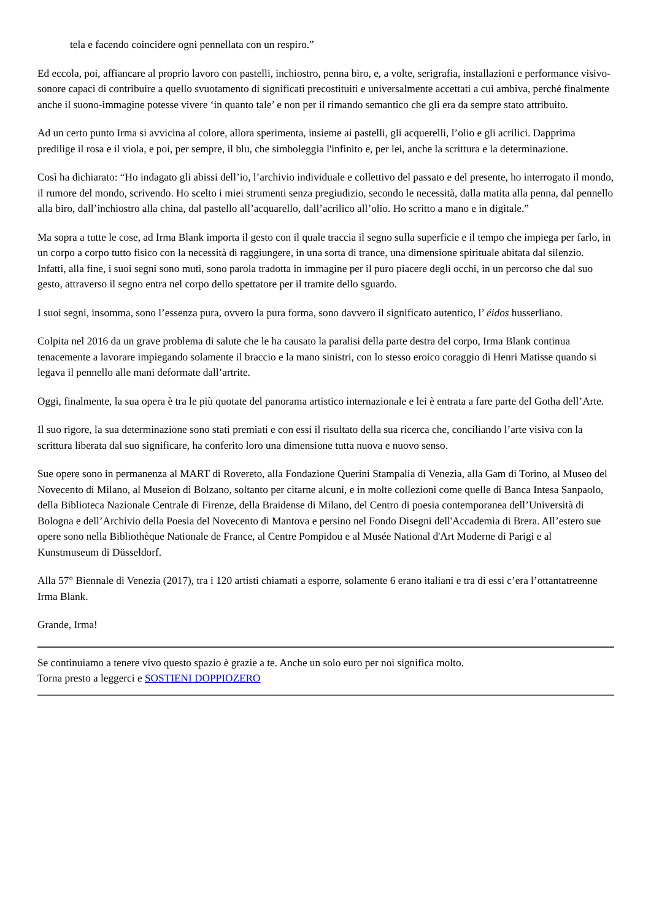tela e facendo coincidere ogni pennellata con un respiro.”
Ed eccola, poi, affiancare al proprio lavoro con pastelli, inchiostro, penna biro, e, a volte, serigrafia, installazioni e performance visivo- sonore capaci di contribuire a quello svuotamento di significati precostituiti e universalmente accettati a cui ambiva, perché finalmente anche il suono-immagine potesse vivere ‘in quanto tale’ e non per il rimando semantico che gli era da sempre stato attribuito.
Ad un certo punto Irma si avvicina al colore, allora sperimenta, insieme ai pastelli, gli acquerelli, l’olio e gli acrilici. Dapprima predilige il rosa e il viola, e poi, per sempre, il blu, che simboleggia l'infinito e, per lei, anche la scrittura e la determinazione.
Così ha dichiarato: “Ho indagato gli abissi dell’io, l’archivio individuale e collettivo del passato e del presente, ho interrogato il mondo, il rumore del mondo, scrivendo. Ho scelto i miei strumenti senza pregiudizio, secondo le necessità, dalla matita alla penna, dal pennello alla biro, dall’inchiostro alla china, dal pastello all’acquarello, dall’acrilico all’olio. Ho scritto a mano e in digitale.”
Ma sopra a tutte le cose, ad Irma Blank importa il gesto con il quale traccia il segno sulla superficie e il tempo che impiega per farlo, in un corpo a corpo tutto fisico con la necessità di raggiungere, in una sorta di trance, una dimensione spirituale abitata dal silenzio. Infatti, alla fine, i suoi segni sono muti, sono parola tradotta in immagine per il puro piacere degli occhi, in un percorso che dal suo gesto, attraverso il segno entra nel corpo dello spettatore per il tramite dello sguardo.
I suoi segni, insomma, sono l’essenza pura, ovvero la pura forma, sono davvero il significato autentico, l’ éidos husserliano.
Colpita nel 2016 da un grave problema di salute che le ha causato la paralisi della parte destra del corpo, Irma Blank continua tenacemente a lavorare impiegando solamente il braccio e la mano sinistri, con lo stesso eroico coraggio di Henri Matisse quando si legava il pennello alle mani deformate dall’artrite.
Oggi, finalmente, la sua opera è tra le più quotate del panorama artistico internazionale e lei è entrata a fare parte del Gotha dell’Arte.
Il suo rigore, la sua determinazione sono stati premiati e con essi il risultato della sua ricerca che, conciliando l’arte visiva con la scrittura liberata dal suo significare, ha conferito loro una dimensione tutta nuova e nuovo senso.
Sue opere sono in permanenza al MART di Rovereto, alla Fondazione Querini Stampalia di Venezia, alla Gam di Torino, al Museo del Novecento di Milano, al Museion di Bolzano, soltanto per citarne alcuni, e in molte collezioni come quelle di Banca Intesa Sanpaolo, della Biblioteca Nazionale Centrale di Firenze, della Braidense di Milano, del Centro di poesia contemporanea dell’Università di Bologna e dell’Archivio della Poesia del Novecento di Mantova e persino nel Fondo Disegni dell'Accademia di Brera. All’estero sue opere sono nella Bibliothèque Nationale de France, al Centre Pompidou e al Musée National d'Art Moderne di Parigi e al Kunstmuseum di Düsseldorf.
Alla 57° Biennale di Venezia (2017), tra i 120 artisti chiamati a esporre, solamente 6 erano italiani e tra di essi c’era l’ottantatreenne Irma Blank.
Grande, Irma!
Se continuiamo a tenere vivo questo spazio è grazie a te. Anche un solo euro per noi significa molto.
Torna presto a leggerci e SOSTIENI DOPPIOZERO